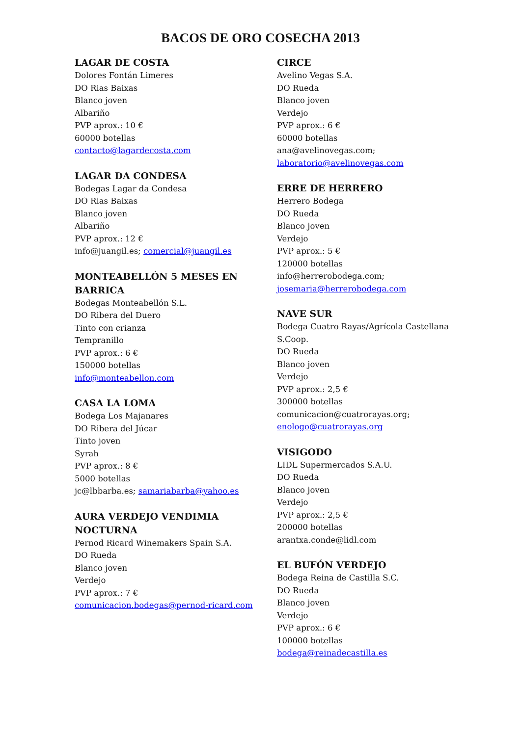BACOS DE ORO COSECHA 2013
LAGAR DE COSTA
Dolores Fontán Limeres
DO Rias Baixas
Blanco joven
Albariño
PVP aprox.: 10 €
60000 botellas
contacto@lagardecosta.com
LAGAR DA CONDESA
Bodegas Lagar da Condesa
DO Rias Baixas
Blanco joven
Albariño
PVP aprox.: 12 €
info@juangil.es; comercial@juangil.es
MONTEABELLÓN 5 MESES EN BARRICA
Bodegas Monteabellón S.L.
DO Ribera del Duero
Tinto con crianza
Tempranillo
PVP aprox.: 6 €
150000 botellas
info@monteabellon.com
CASA LA LOMA
Bodega Los Majanares
DO Ribera del Júcar
Tinto joven
Syrah
PVP aprox.: 8 €
5000 botellas
jc@lbbarba.es; samariabarba@yahoo.es
AURA VERDEJO VENDIMIA NOCTURNA
Pernod Ricard Winemakers Spain S.A.
DO Rueda
Blanco joven
Verdejo
PVP aprox.: 7 €
comunicacion.bodegas@pernod-ricard.com
CIRCE
Avelino Vegas S.A.
DO Rueda
Blanco joven
Verdejo
PVP aprox.: 6 €
60000 botellas
ana@avelinovegas.com;
laboratorio@avelinovegas.com
ERRE DE HERRERO
Herrero Bodega
DO Rueda
Blanco joven
Verdejo
PVP aprox.: 5 €
120000 botellas
info@herrerobodega.com;
josemaria@herrerobodega.com
NAVE SUR
Bodega Cuatro Rayas/Agrícola Castellana S.Coop.
DO Rueda
Blanco joven
Verdejo
PVP aprox.: 2,5 €
300000 botellas
comunicacion@cuatrorayas.org;
enologo@cuatrorayas.org
VISIGODO
LIDL Supermercados S.A.U.
DO Rueda
Blanco joven
Verdejo
PVP aprox.: 2,5 €
200000 botellas
arantxa.conde@lidl.com
EL BUFÓN VERDEJO
Bodega Reina de Castilla S.C.
DO Rueda
Blanco joven
Verdejo
PVP aprox.: 6 €
100000 botellas
bodega@reinadecastilla.es